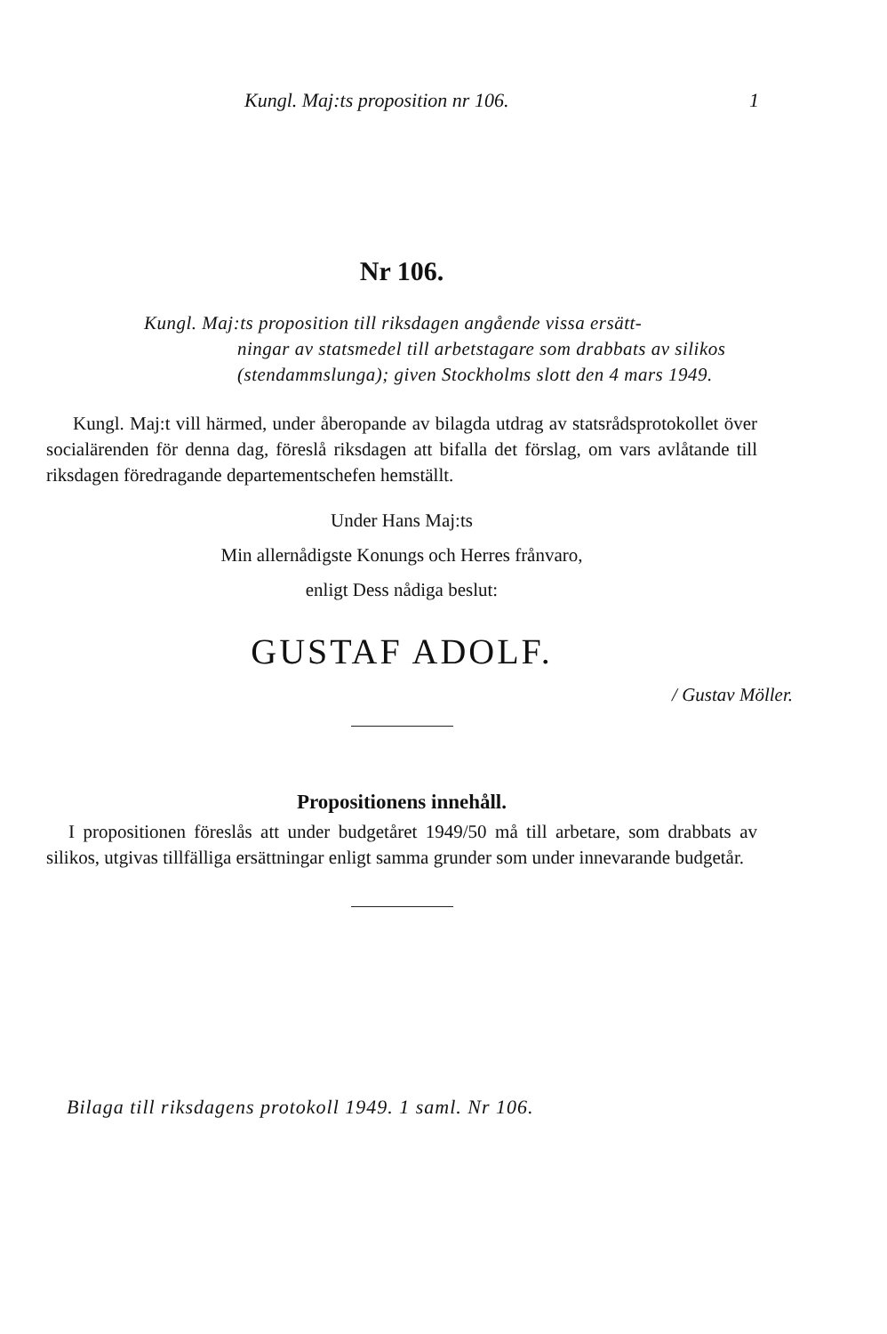Kungl. Maj:ts proposition nr 106. 1
Nr 106.
Kungl. Maj:ts proposition till riksdagen angående vissa ersätt-
ningar av statsmedel till arbetstagare som drabbats av silikos (stendammslunga); given Stockholms slott den 4 mars 1949.
Kungl. Maj:t vill härmed, under åberopande av bilagda utdrag av statsrådsprotokollet över socialärenden för denna dag, föreslå riksdagen att bifalla det förslag, om vars avlåtande till riksdagen föredragande departementschefen hemställt.
Under Hans Maj:ts
Min allernådigste Konungs och Herres frånvaro,
enligt Dess nådiga beslut:
GUSTAF ADOLF.
/ Gustav Möller.
Propositionens innehåll.
I propositionen föreslås att under budgetåret 1949/50 må till arbetare, som drabbats av silikos, utgivas tillfälliga ersättningar enligt samma grunder som under innevarande budgetår.
Bilaga till riksdagens protokoll 1949. 1 saml. Nr 106.